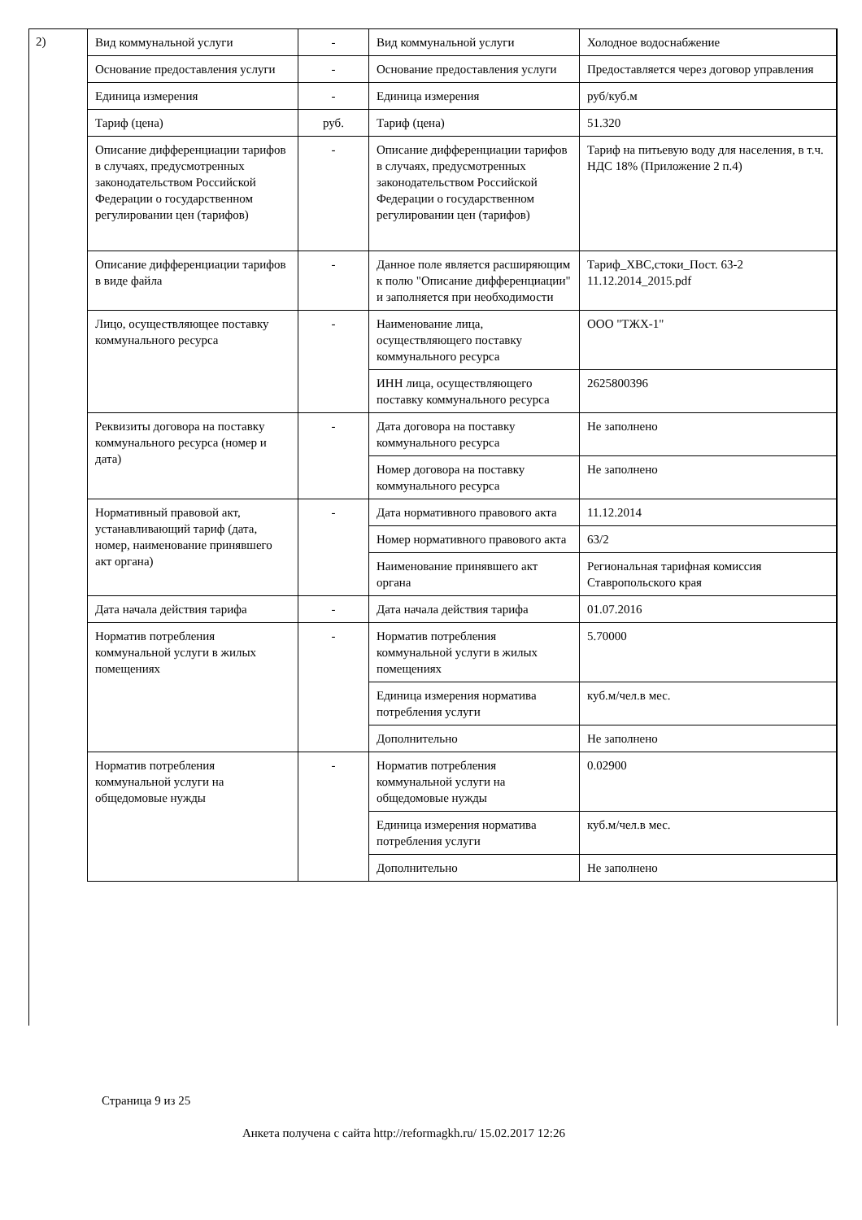2)
| Вид коммунальной услуги | - | Вид коммунальной услуги | Холодное водоснабжение |
| Основание предоставления услуги | - | Основание предоставления услуги | Предоставляется через договор управления |
| Единица измерения | - | Единица измерения | руб/куб.м |
| Тариф (цена) | руб. | Тариф (цена) | 51.320 |
| Описание дифференциации тарифов в случаях, предусмотренных законодательством Российской Федерации о государственном регулировании цен (тарифов) | - | Описание дифференциации тарифов в случаях, предусмотренных законодательством Российской Федерации о государственном регулировании цен (тарифов) | Тариф на питьевую воду для населения, в т.ч. НДС 18% (Приложение 2 п.4) |
| Описание дифференциации тарифов в виде файла | - | Данное поле является расширяющим к полю "Описание дифференциации" и заполняется при необходимости | Тариф_ХВС,стоки_Пост. 63-2 11.12.2014_2015.pdf |
| Лицо, осуществляющее поставку коммунального ресурса | - | Наименование лица, осуществляющего поставку коммунального ресурса | ООО "ТЖХ-1" |
| | | ИНН лица, осуществляющего поставку коммунального ресурса | 2625800396 |
| Реквизиты договора на поставку коммунального ресурса (номер и дата) | - | Дата договора на поставку коммунального ресурса | Не заполнено |
| | | Номер договора на поставку коммунального ресурса | Не заполнено |
| Нормативный правовой акт, устанавливающий тариф (дата, номер, наименование принявшего акт органа) | - | Дата нормативного правового акта | 11.12.2014 |
| | | Номер нормативного правового акта | 63/2 |
| | | Наименование принявшего акт органа | Региональная тарифная комиссия Ставропольского края |
| Дата начала действия тарифа | - | Дата начала действия тарифа | 01.07.2016 |
| Норматив потребления коммунальной услуги в жилых помещениях | - | Норматив потребления коммунальной услуги в жилых помещениях | 5.70000 |
| | | Единица измерения норматива потребления услуги | куб.м/чел.в мес. |
| | | Дополнительно | Не заполнено |
| Норматив потребления коммунальной услуги на общедомовые нужды | - | Норматив потребления коммунальной услуги на общедомовые нужды | 0.02900 |
| | | Единица измерения норматива потребления услуги | куб.м/чел.в мес. |
| | | Дополнительно | Не заполнено |
Страница 9 из 25
Анкета получена с сайта http://reformagkh.ru/ 15.02.2017 12:26